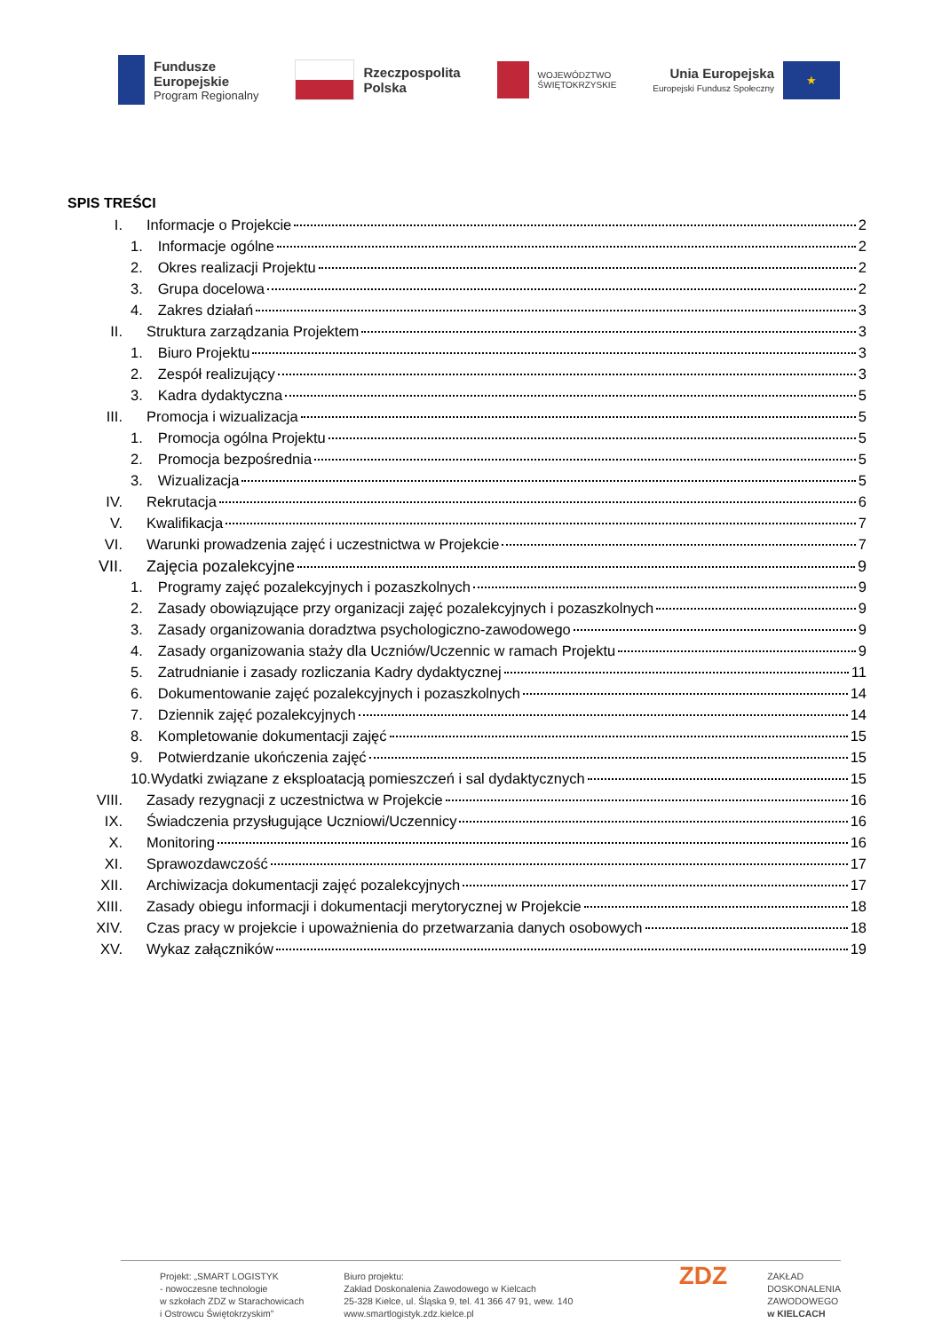Fundusze
Europejskie
Program Regionalny
Rzeczpospolita
Polska
WOJEWÓDZTWO
ŚWIĘTOKRZYSKIE
Unia Europejska
Europejski Fundusz Społeczny
★
SPIS TREŚCI
I. Informacje o Projekcie 2
1. Informacje ogólne 2
2. Okres realizacji Projektu 2
3. Grupa docelowa 2
4. Zakres działań 3
II. Struktura zarządzania Projektem 3
1. Biuro Projektu 3
2. Zespół realizujący 3
3. Kadra dydaktyczna 5
III. Promocja i wizualizacja 5
1. Promocja ogólna Projektu 5
2. Promocja bezpośrednia 5
3. Wizualizacja 5
IV. Rekrutacja 6
V. Kwalifikacja 7
VI. Warunki prowadzenia zajęć i uczestnictwa w Projekcie 7
VII. Zajęcia pozalekcyjne 9
1. Programy zajęć pozalekcyjnych i pozaszkolnych 9
2. Zasady obowiązujące przy organizacji zajęć pozalekcyjnych i pozaszkolnych 9
3. Zasady organizowania doradztwa psychologiczno-zawodowego 9
4. Zasady organizowania staży dla Uczniów/Uczennic w ramach Projektu 9
5. Zatrudnianie i zasady rozliczania Kadry dydaktycznej 11
6. Dokumentowanie zajęć pozalekcyjnych i pozaszkolnych 14
7. Dziennik zajęć pozalekcyjnych 14
8. Kompletowanie dokumentacji zajęć 15
9. Potwierdzanie ukończenia zajęć 15
10.Wydatki związane z eksploatacją pomieszczeń i sal dydaktycznych 15
VIII. Zasady rezygnacji z uczestnictwa w Projekcie 16
IX. Świadczenia przysługujące Uczniowi/Uczennicy 16
X. Monitoring 16
XI. Sprawozdawczość 17
XII. Archiwizacja dokumentacji zajęć pozalekcyjnych 17
XIII. Zasady obiegu informacji i dokumentacji merytorycznej w Projekcie 18
XIV. Czas pracy w projekcie i upoważnienia do przetwarzania danych osobowych 18
XV. Wykaz załączników 19
Projekt: „SMART LOGISTYK
- nowoczesne technologie
w szkołach ZDZ w Starachowicach
i Ostrowcu Świętokrzyskim”
Biuro projektu:
Zakład Doskonalenia Zawodowego w Kielcach
25-328 Kielce, ul. Śląska 9, tel. 41 366 47 91, wew. 140
www.smartlogistyk.zdz.kielce.pl
ZDZ
ZAKŁAD
DOSKONALENIA
ZAWODOWEGO
w KIELCACH